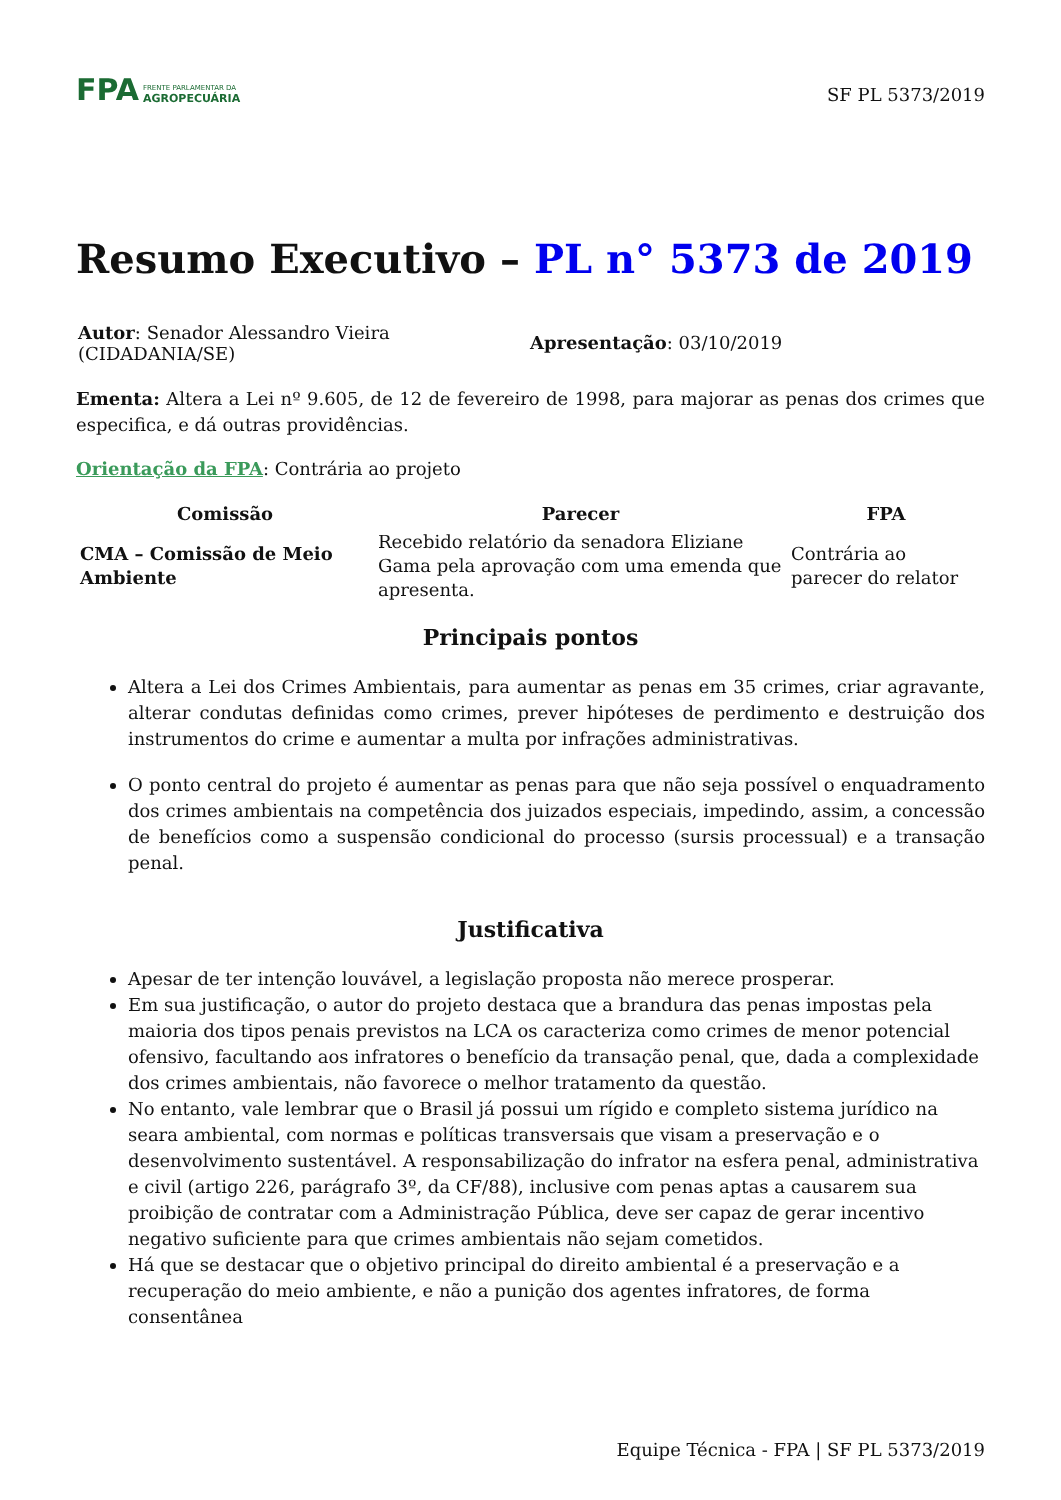FPA FRENTE PARLAMENTAR DA
AGROPECUÁRIA
SF PL 5373/2019
Resumo Executivo – PL n° 5373 de 2019
Autor: Senador Alessandro Vieira (CIDADANIA/SE)
Apresentação: 03/10/2019
Ementa: Altera a Lei nº 9.605, de 12 de fevereiro de 1998, para majorar as penas dos crimes que especifica, e dá outras providências.
Orientação da FPA: Contrária ao projeto
| Comissão | Parecer | FPA |
| --- | --- | --- |
| CMA – Comissão de Meio Ambiente | Recebido relatório da senadora Eliziane Gama pela aprovação com uma emenda que apresenta. | Contrária ao parecer do relator |
Principais pontos
Altera a Lei dos Crimes Ambientais, para aumentar as penas em 35 crimes, criar agravante, alterar condutas definidas como crimes, prever hipóteses de perdimento e destruição dos instrumentos do crime e aumentar a multa por infrações administrativas.
O ponto central do projeto é aumentar as penas para que não seja possível o enquadramento dos crimes ambientais na competência dos juizados especiais, impedindo, assim, a concessão de benefícios como a suspensão condicional do processo (sursis processual) e a transação penal.
Justificativa
Apesar de ter intenção louvável, a legislação proposta não merece prosperar.
Em sua justificação, o autor do projeto destaca que a brandura das penas impostas pela maioria dos tipos penais previstos na LCA os caracteriza como crimes de menor potencial ofensivo, facultando aos infratores o benefício da transação penal, que, dada a complexidade dos crimes ambientais, não favorece o melhor tratamento da questão.
No entanto, vale lembrar que o Brasil já possui um rígido e completo sistema jurídico na seara ambiental, com normas e políticas transversais que visam a preservação e o desenvolvimento sustentável. A responsabilização do infrator na esfera penal, administrativa e civil (artigo 226, parágrafo 3º, da CF/88), inclusive com penas aptas a causarem sua proibição de contratar com a Administração Pública, deve ser capaz de gerar incentivo negativo suficiente para que crimes ambientais não sejam cometidos.
Há que se destacar que o objetivo principal do direito ambiental é a preservação e a recuperação do meio ambiente, e não a punição dos agentes infratores, de forma consentânea
Equipe Técnica - FPA | SF PL 5373/2019